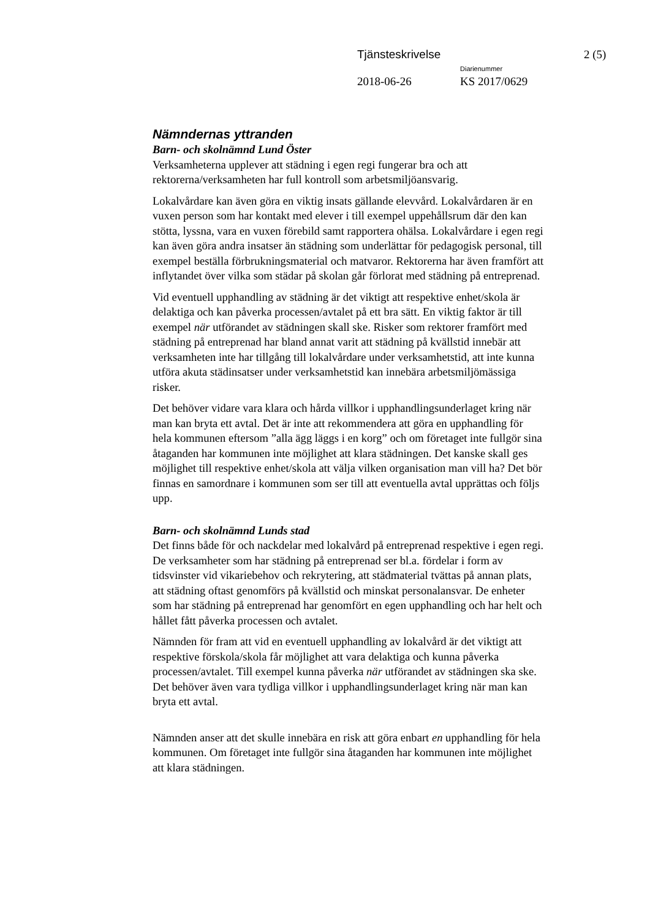Tjänsteskrivelse 2 (5)
Diarienummer
2018-06-26 KS 2017/0629
Nämndernas yttranden
Barn- och skolnämnd Lund Öster
Verksamheterna upplever att städning i egen regi fungerar bra och att rektorerna/verksamheten har full kontroll som arbetsmiljöansvarig.
Lokalvårdare kan även göra en viktig insats gällande elevvård. Lokalvårdaren är en vuxen person som har kontakt med elever i till exempel uppehållsrum där den kan stötta, lyssna, vara en vuxen förebild samt rapportera ohälsa. Lokalvårdare i egen regi kan även göra andra insatser än städning som underlättar för pedagogisk personal, till exempel beställa förbrukningsmaterial och matvaror. Rektorerna har även framfört att inflytandet över vilka som städar på skolan går förlorat med städning på entreprenad.
Vid eventuell upphandling av städning är det viktigt att respektive enhet/skola är delaktiga och kan påverka processen/avtalet på ett bra sätt. En viktig faktor är till exempel när utförandet av städningen skall ske. Risker som rektorer framfört med städning på entreprenad har bland annat varit att städning på kvällstid innebär att verksamheten inte har tillgång till lokalvårdare under verksamhetstid, att inte kunna utföra akuta städinsatser under verksamhetstid kan innebära arbetsmiljömässiga risker.
Det behöver vidare vara klara och hårda villkor i upphandlingsunderlaget kring när man kan bryta ett avtal. Det är inte att rekommendera att göra en upphandling för hela kommunen eftersom ”alla ägg läggs i en korg” och om företaget inte fullgör sina åtaganden har kommunen inte möjlighet att klara städningen. Det kanske skall ges möjlighet till respektive enhet/skola att välja vilken organisation man vill ha? Det bör finnas en samordnare i kommunen som ser till att eventuella avtal upprättas och följs upp.
Barn- och skolnämnd Lunds stad
Det finns både för och nackdelar med lokalvård på entreprenad respektive i egen regi. De verksamheter som har städning på entreprenad ser bl.a. fördelar i form av tidsvinster vid vikariebehov och rekrytering, att städmaterial tvättas på annan plats, att städning oftast genomförs på kvällstid och minskat personalansvar. De enheter som har städning på entreprenad har genomfört en egen upphandling och har helt och hållet fått påverka processen och avtalet.
Nämnden för fram att vid en eventuell upphandling av lokalvård är det viktigt att respektive förskola/skola får möjlighet att vara delaktiga och kunna påverka processen/avtalet. Till exempel kunna påverka när utförandet av städningen ska ske. Det behöver även vara tydliga villkor i upphandlingsunderlaget kring när man kan bryta ett avtal.
Nämnden anser att det skulle innebära en risk att göra enbart en upphandling för hela kommunen. Om företaget inte fullgör sina åtaganden har kommunen inte möjlighet att klara städningen.